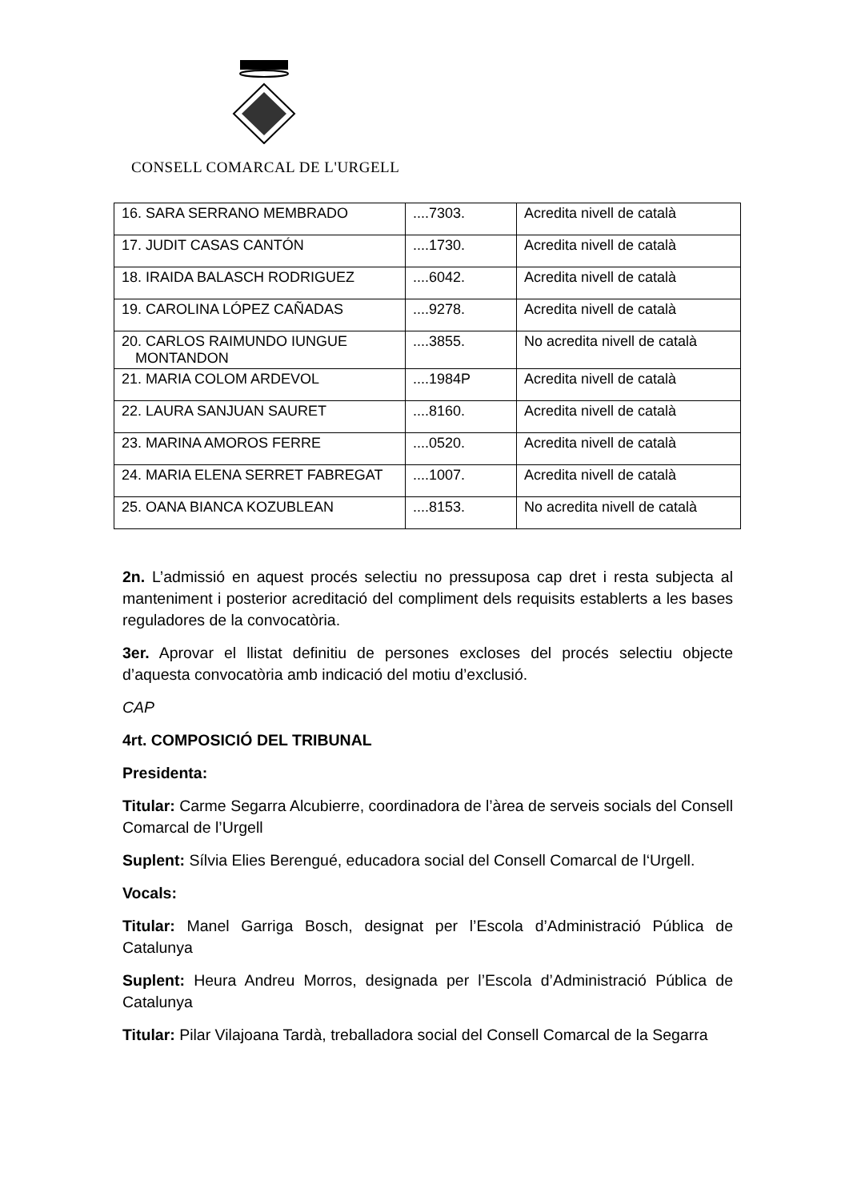CONSELL COMARCAL DE L'URGELL
| 16. SARA SERRANO MEMBRADO | ....7303. | Acredita nivell de català |
| 17. JUDIT CASAS CANTÓN | ....1730. | Acredita nivell de català |
| 18. IRAIDA BALASCH RODRIGUEZ | ....6042. | Acredita nivell de català |
| 19. CAROLINA LÓPEZ CAÑADAS | ....9278. | Acredita nivell de català |
| 20. CARLOS RAIMUNDO IUNGUE MONTANDON | ....3855. | No acredita nivell de català |
| 21. MARIA COLOM ARDEVOL | ....1984P | Acredita nivell de català |
| 22. LAURA SANJUAN SAURET | ....8160. | Acredita nivell de català |
| 23. MARINA AMOROS FERRE | ....0520. | Acredita nivell de català |
| 24. MARIA ELENA SERRET FABREGAT | ....1007. | Acredita nivell de català |
| 25. OANA BIANCA KOZUBLEAN | ....8153. | No acredita nivell de català |
2n. L’admissió en aquest procés selectiu no pressuposa cap dret i resta subjecta al manteniment i posterior acreditació del compliment dels requisits establerts a les bases reguladores de la convocatòria.
3er. Aprovar el llistat definitiu de persones excloses del procés selectiu objecte d’aquesta convocatòria amb indicació del motiu d’exclusió.
CAP
4rt. COMPOSICIÓ DEL TRIBUNAL
Presidenta:
Titular: Carme Segarra Alcubierre, coordinadora de l’àrea de serveis socials del Consell Comarcal de l’Urgell
Suplent: Sílvia Elies Berengué, educadora social del Consell Comarcal de l‘Urgell.
Vocals:
Titular: Manel Garriga Bosch, designat per l’Escola d’Administració Pública de Catalunya
Suplent: Heura Andreu Morros, designada per l’Escola d’Administració Pública de Catalunya
Titular: Pilar Vilajoana Tardà, treballadora social del Consell Comarcal de la Segarra